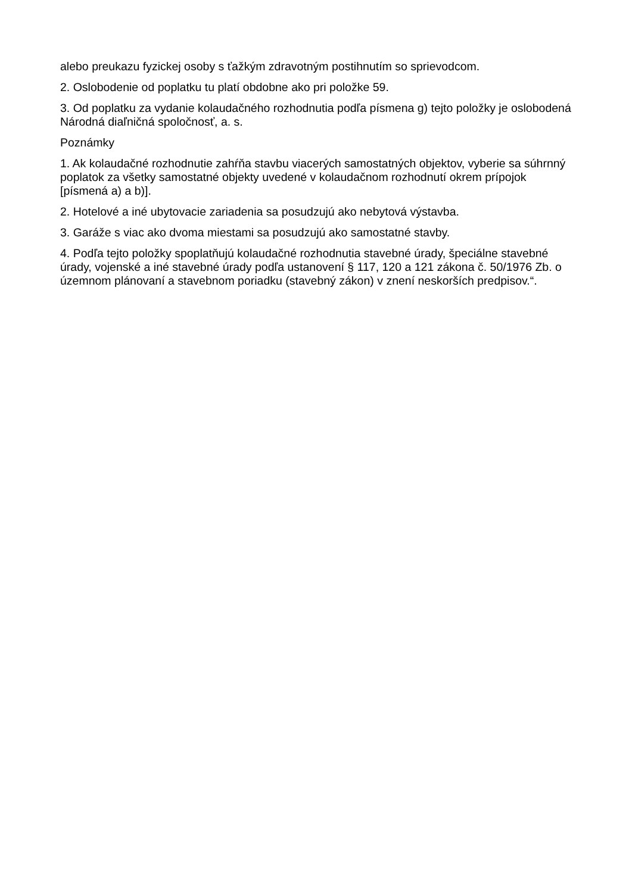alebo preukazu fyzickej osoby s ťažkým zdravotným postihnutím so sprievodcom.
2. Oslobodenie od poplatku tu platí obdobne ako pri položke 59.
3. Od poplatku za vydanie kolaudačného rozhodnutia podľa písmena g) tejto položky je oslobodená Národná diaľničná spoločnosť, a. s.
Poznámky
1. Ak kolaudačné rozhodnutie zahŕňa stavbu viacerých samostatných objektov, vyberie sa súhrnný poplatok za všetky samostatné objekty uvedené v kolaudačnom rozhodnutí okrem prípojok [písmená a) a b)].
2. Hotelové a iné ubytovacie zariadenia sa posudzujú ako nebytová výstavba.
3. Garáže s viac ako dvoma miestami sa posudzujú ako samostatné stavby.
4. Podľa tejto položky spoplatňujú kolaudačné rozhodnutia stavebné úrady, špeciálne stavebné úrady, vojenské a iné stavebné úrady podľa ustanovení § 117, 120 a 121 zákona č. 50/1976 Zb. o územnom plánovaní a stavebnom poriadku (stavebný zákon) v znení neskorších predpisov.“.